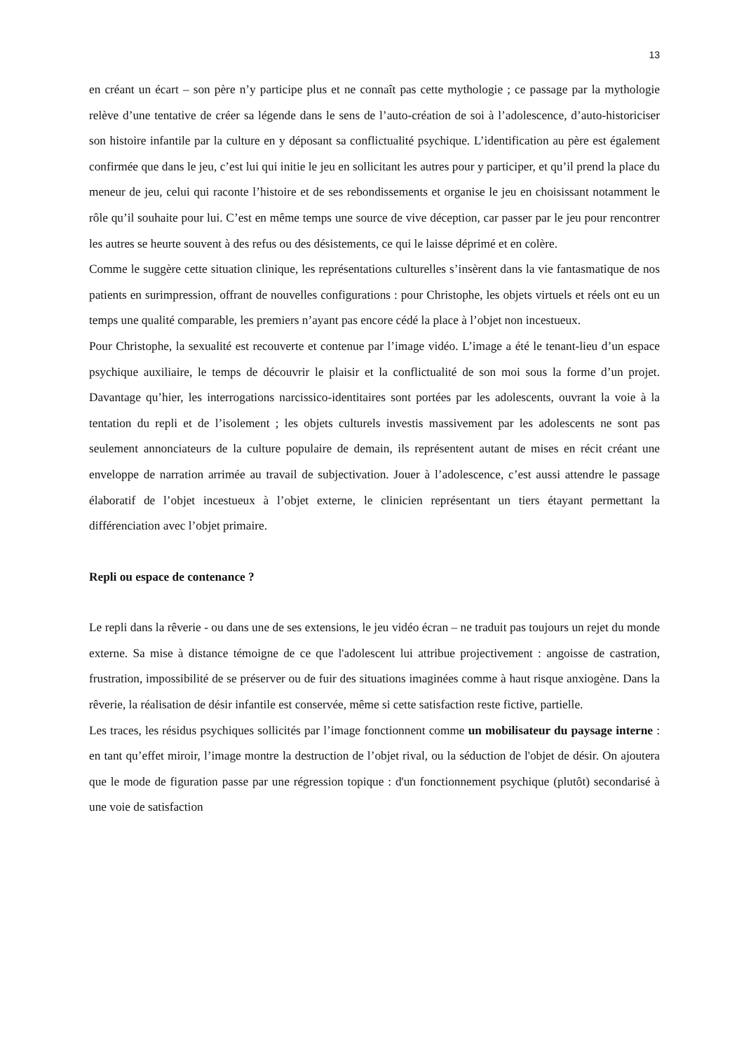13
en créant un écart – son père n’y participe plus et ne connaît pas cette mythologie ; ce passage par la mythologie relève d’une tentative de créer sa légende dans le sens de l’auto-création de soi à l’adolescence, d’auto-historiciser son histoire infantile par la culture en y déposant sa conflictualité psychique. L’identification au père est également confirmée que dans le jeu, c’est lui qui initie le jeu en sollicitant les autres pour y participer, et qu’il prend la place du meneur de jeu, celui qui raconte l’histoire et de ses rebondissements et organise le jeu en choisissant notamment le rôle qu’il souhaite pour lui. C’est en même temps une source de vive déception, car passer par le jeu pour rencontrer les autres se heurte souvent à des refus ou des désistements, ce qui le laisse déprimé et en colère.
Comme le suggère cette situation clinique, les représentations culturelles s’insèrent dans la vie fantasmatique de nos patients en surimpression, offrant de nouvelles configurations : pour Christophe, les objets virtuels et réels ont eu un temps une qualité comparable, les premiers n’ayant pas encore cédé la place à l’objet non incestueux.
Pour Christophe, la sexualité est recouverte et contenue par l’image vidéo. L’image a été le tenant-lieu d’un espace psychique auxiliaire, le temps de découvrir le plaisir et la conflictualité de son moi sous la forme d’un projet. Davantage qu’hier, les interrogations narcissico-identitaires sont portées par les adolescents, ouvrant la voie à la tentation du repli et de l’isolement ; les objets culturels investis massivement par les adolescents ne sont pas seulement annonciateurs de la culture populaire de demain, ils représentent autant de mises en récit créant une enveloppe de narration arrimée au travail de subjectivation. Jouer à l’adolescence, c’est aussi attendre le passage élaboratif de l’objet incestueux à l’objet externe, le clinicien représentant un tiers étayant permettant la différenciation avec l’objet primaire.
Repli ou espace de contenance ?
Le repli dans la rêverie - ou dans une de ses extensions, le jeu vidéo écran – ne traduit pas toujours un rejet du monde externe. Sa mise à distance témoigne de ce que l'adolescent lui attribue projectivement : angoisse de castration, frustration, impossibilité de se préserver ou de fuir des situations imaginées comme à haut risque anxiogène. Dans la rêverie, la réalisation de désir infantile est conservée, même si cette satisfaction reste fictive, partielle.
Les traces, les résidus psychiques sollicités par l’image fonctionnent comme un mobilisateur du paysage interne : en tant qu’effet miroir, l’image montre la destruction de l’objet rival, ou la séduction de l'objet de désir. On ajoutera que le mode de figuration passe par une régression topique : d'un fonctionnement psychique (plutôt) secondarisé à une voie de satisfaction